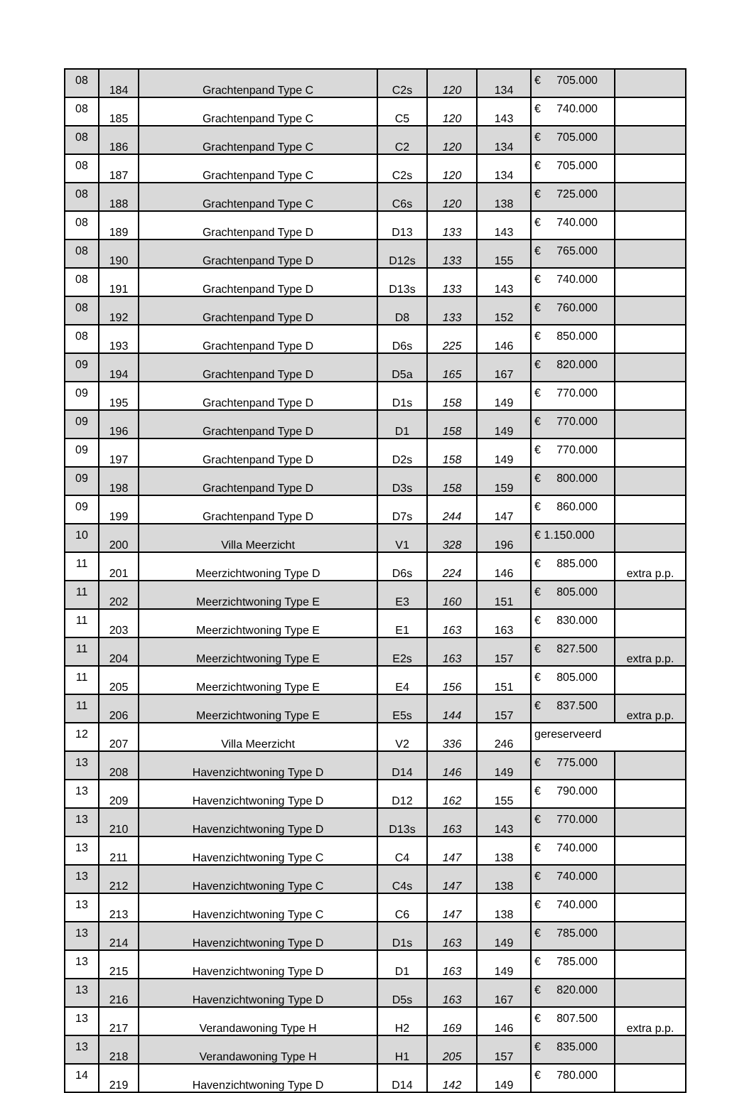| 08 | 184 | Grachtenpand Type C | C2s | 120 | 134 | € 705.000 | |
| 08 | 185 | Grachtenpand Type C | C5 | 120 | 143 | € 740.000 | |
| 08 | 186 | Grachtenpand Type C | C2 | 120 | 134 | € 705.000 | |
| 08 | 187 | Grachtenpand Type C | C2s | 120 | 134 | € 705.000 | |
| 08 | 188 | Grachtenpand Type C | C6s | 120 | 138 | € 725.000 | |
| 08 | 189 | Grachtenpand Type D | D13 | 133 | 143 | € 740.000 | |
| 08 | 190 | Grachtenpand Type D | D12s | 133 | 155 | € 765.000 | |
| 08 | 191 | Grachtenpand Type D | D13s | 133 | 143 | € 740.000 | |
| 08 | 192 | Grachtenpand Type D | D8 | 133 | 152 | € 760.000 | |
| 08 | 193 | Grachtenpand Type D | D6s | 225 | 146 | € 850.000 | |
| 09 | 194 | Grachtenpand Type D | D5a | 165 | 167 | € 820.000 | |
| 09 | 195 | Grachtenpand Type D | D1s | 158 | 149 | € 770.000 | |
| 09 | 196 | Grachtenpand Type D | D1 | 158 | 149 | € 770.000 | |
| 09 | 197 | Grachtenpand Type D | D2s | 158 | 149 | € 770.000 | |
| 09 | 198 | Grachtenpand Type D | D3s | 158 | 159 | € 800.000 | |
| 09 | 199 | Grachtenpand Type D | D7s | 244 | 147 | € 860.000 | |
| 10 | 200 | Villa Meerzicht | V1 | 328 | 196 | € 1.150.000 | |
| 11 | 201 | Meerzichtwoning Type D | D6s | 224 | 146 | € 885.000 | extra p.p. |
| 11 | 202 | Meerzichtwoning Type E | E3 | 160 | 151 | € 805.000 | |
| 11 | 203 | Meerzichtwoning Type E | E1 | 163 | 163 | € 830.000 | |
| 11 | 204 | Meerzichtwoning Type E | E2s | 163 | 157 | € 827.500 | extra p.p. |
| 11 | 205 | Meerzichtwoning Type E | E4 | 156 | 151 | € 805.000 | |
| 11 | 206 | Meerzichtwoning Type E | E5s | 144 | 157 | € 837.500 | extra p.p. |
| 12 | 207 | Villa Meerzicht | V2 | 336 | 246 | gereserveerd | |
| 13 | 208 | Havenzichtwoning Type D | D14 | 146 | 149 | € 775.000 | |
| 13 | 209 | Havenzichtwoning Type D | D12 | 162 | 155 | € 790.000 | |
| 13 | 210 | Havenzichtwoning Type D | D13s | 163 | 143 | € 770.000 | |
| 13 | 211 | Havenzichtwoning Type C | C4 | 147 | 138 | € 740.000 | |
| 13 | 212 | Havenzichtwoning Type C | C4s | 147 | 138 | € 740.000 | |
| 13 | 213 | Havenzichtwoning Type C | C6 | 147 | 138 | € 740.000 | |
| 13 | 214 | Havenzichtwoning Type D | D1s | 163 | 149 | € 785.000 | |
| 13 | 215 | Havenzichtwoning Type D | D1 | 163 | 149 | € 785.000 | |
| 13 | 216 | Havenzichtwoning Type D | D5s | 163 | 167 | € 820.000 | |
| 13 | 217 | Verandawoning Type H | H2 | 169 | 146 | € 807.500 | extra p.p. |
| 13 | 218 | Verandawoning Type H | H1 | 205 | 157 | € 835.000 | |
| 14 | 219 | Havenzichtwoning Type D | D14 | 142 | 149 | € 780.000 | |